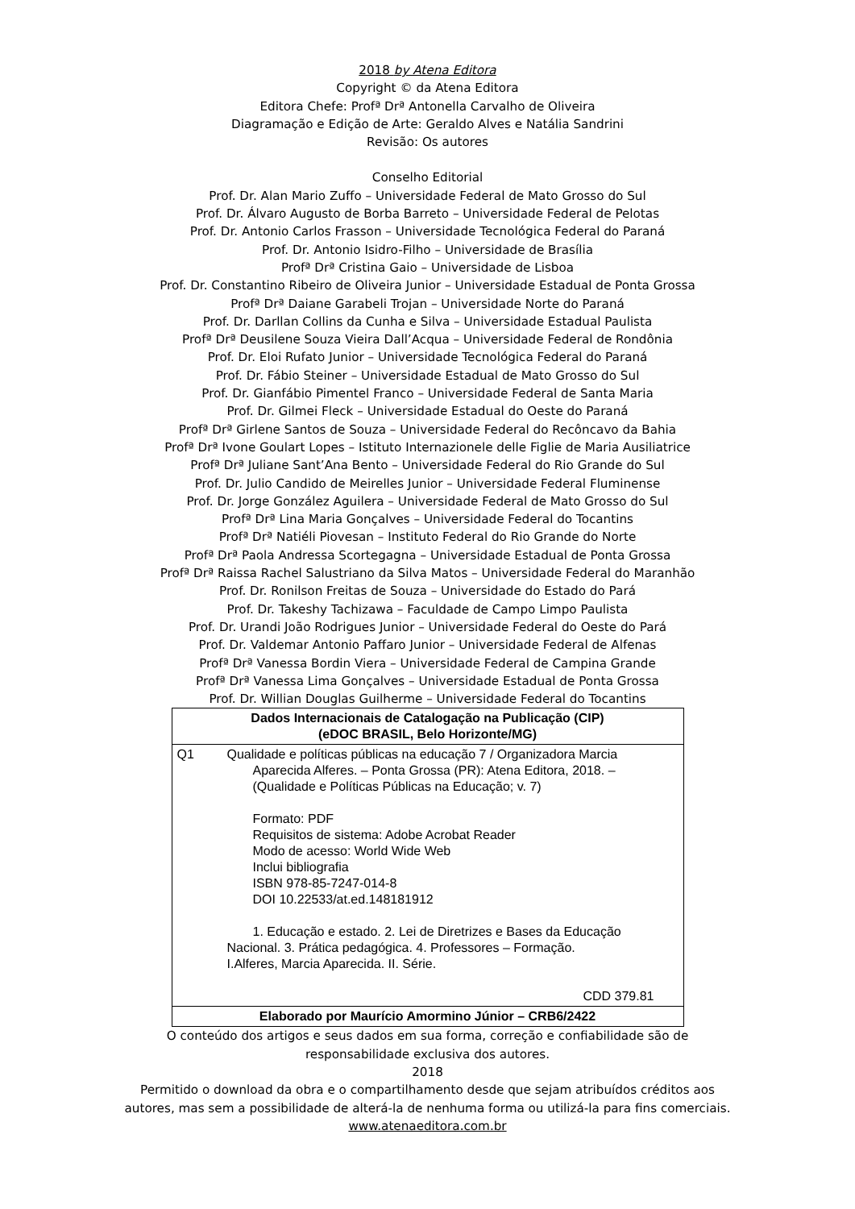2018 by Atena Editora
Copyright © da Atena Editora
Editora Chefe: Profª Drª Antonella Carvalho de Oliveira
Diagramação e Edição de Arte: Geraldo Alves e Natália Sandrini
Revisão: Os autores
Conselho Editorial
Prof. Dr. Alan Mario Zuffo – Universidade Federal de Mato Grosso do Sul
Prof. Dr. Álvaro Augusto de Borba Barreto – Universidade Federal de Pelotas
Prof. Dr. Antonio Carlos Frasson – Universidade Tecnológica Federal do Paraná
Prof. Dr. Antonio Isidro-Filho – Universidade de Brasília
Profª Drª Cristina Gaio – Universidade de Lisboa
Prof. Dr. Constantino Ribeiro de Oliveira Junior – Universidade Estadual de Ponta Grossa
Profª Drª Daiane Garabeli Trojan – Universidade Norte do Paraná
Prof. Dr. Darllan Collins da Cunha e Silva – Universidade Estadual Paulista
Profª Drª Deusilene Souza Vieira Dall’Acqua – Universidade Federal de Rondônia
Prof. Dr. Eloi Rufato Junior – Universidade Tecnológica Federal do Paraná
Prof. Dr. Fábio Steiner – Universidade Estadual de Mato Grosso do Sul
Prof. Dr. Gianfábio Pimentel Franco – Universidade Federal de Santa Maria
Prof. Dr. Gilmei Fleck – Universidade Estadual do Oeste do Paraná
Profª Drª Girlene Santos de Souza – Universidade Federal do Recôncavo da Bahia
Profª Drª Ivone Goulart Lopes – Istituto Internazionele delle Figlie de Maria Ausiliatrice
Profª Drª Juliane Sant’Ana Bento – Universidade Federal do Rio Grande do Sul
Prof. Dr. Julio Candido de Meirelles Junior – Universidade Federal Fluminense
Prof. Dr. Jorge González Aguilera – Universidade Federal de Mato Grosso do Sul
Profª Drª Lina Maria Gonçalves – Universidade Federal do Tocantins
Profª Drª Natiéli Piovesan – Instituto Federal do Rio Grande do Norte
Profª Drª Paola Andressa Scortegagna – Universidade Estadual de Ponta Grossa
Profª Drª Raissa Rachel Salustriano da Silva Matos – Universidade Federal do Maranhão
Prof. Dr. Ronilson Freitas de Souza – Universidade do Estado do Pará
Prof. Dr. Takeshy Tachizawa – Faculdade de Campo Limpo Paulista
Prof. Dr. Urandi João Rodrigues Junior – Universidade Federal do Oeste do Pará
Prof. Dr. Valdemar Antonio Paffaro Junior – Universidade Federal de Alfenas
Profª Drª Vanessa Bordin Viera – Universidade Federal de Campina Grande
Profª Drª Vanessa Lima Gonçalves – Universidade Estadual de Ponta Grossa
Prof. Dr. Willian Douglas Guilherme – Universidade Federal do Tocantins
| Dados Internacionais de Catalogação na Publicação (CIP) (eDOC BRASIL, Belo Horizonte/MG) | |
| --- | --- |
| Q1 | Qualidade e políticas públicas na educação 7 / Organizadora Marcia Aparecida Alferes. – Ponta Grossa (PR): Atena Editora, 2018. – (Qualidade e Políticas Públicas na Educação; v. 7) Formato: PDF Requisitos de sistema: Adobe Acrobat Reader Modo de acesso: World Wide Web Inclui bibliografia ISBN 978-85-7247-014-8 DOI 10.22533/at.ed.148181912 1. Educação e estado. 2. Lei de Diretrizes e Bases da Educação Nacional. 3. Prática pedagógica. 4. Professores – Formação. I.Alferes, Marcia Aparecida. II. Série. CDD 379.81 |
| Elaborado por Maurício Amormino Júnior – CRB6/2422 | |
O conteúdo dos artigos e seus dados em sua forma, correção e confiabilidade são de
responsabilidade exclusiva dos autores.
2018
Permitido o download da obra e o compartilhamento desde que sejam atribuídos créditos aos
autores, mas sem a possibilidade de alterá-la de nenhuma forma ou utilizá-la para fins comerciais.
www.atenaeditora.com.br